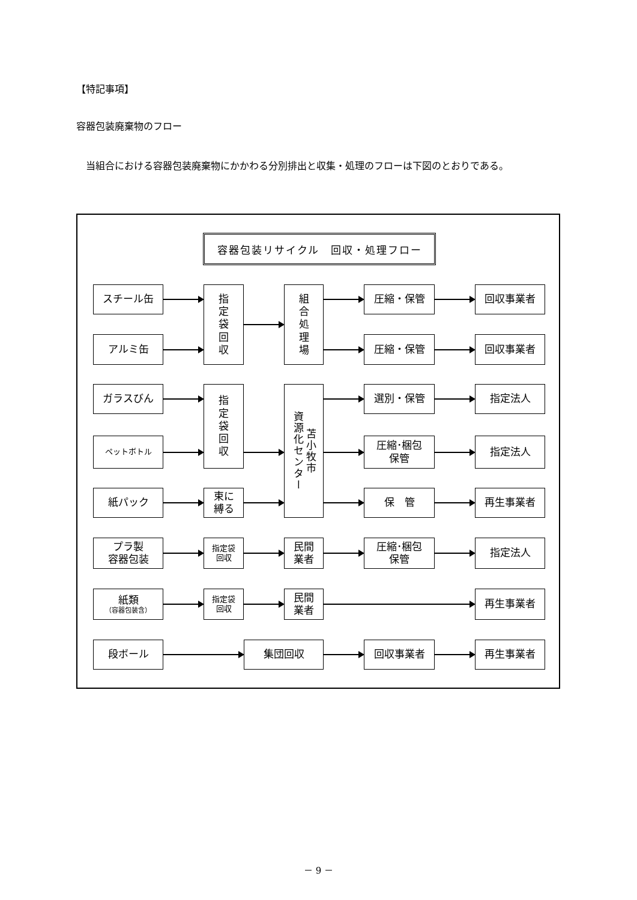【特記事項】
容器包装廃棄物のフロー
当組合における容器包装廃棄物にかかわる分別排出と収集・処理のフローは下図のとおりである。
容器包装リサイクル　回収・処理フロー
スチール缶
指
定
袋
回
収
組
合
処
理
場
圧縮・保管
回収事業者
アルミ缶
圧縮・保管
回収事業者
ガラスびん
指
定
袋
回
収
苫小牧市
資源化センター
選別・保管
指定法人
ペットボトル
圧縮･梱包
保管
指定法人
紙パック
束に
縛る
保　管
再生事業者
プラ製
容器包装
指定袋
回収
民間
業者
圧縮･梱包
保管
指定法人
紙類
（容器包装含）
指定袋
回収
民間
業者
再生事業者
段ボール
集団回収
回収事業者
再生事業者
－ 9 －